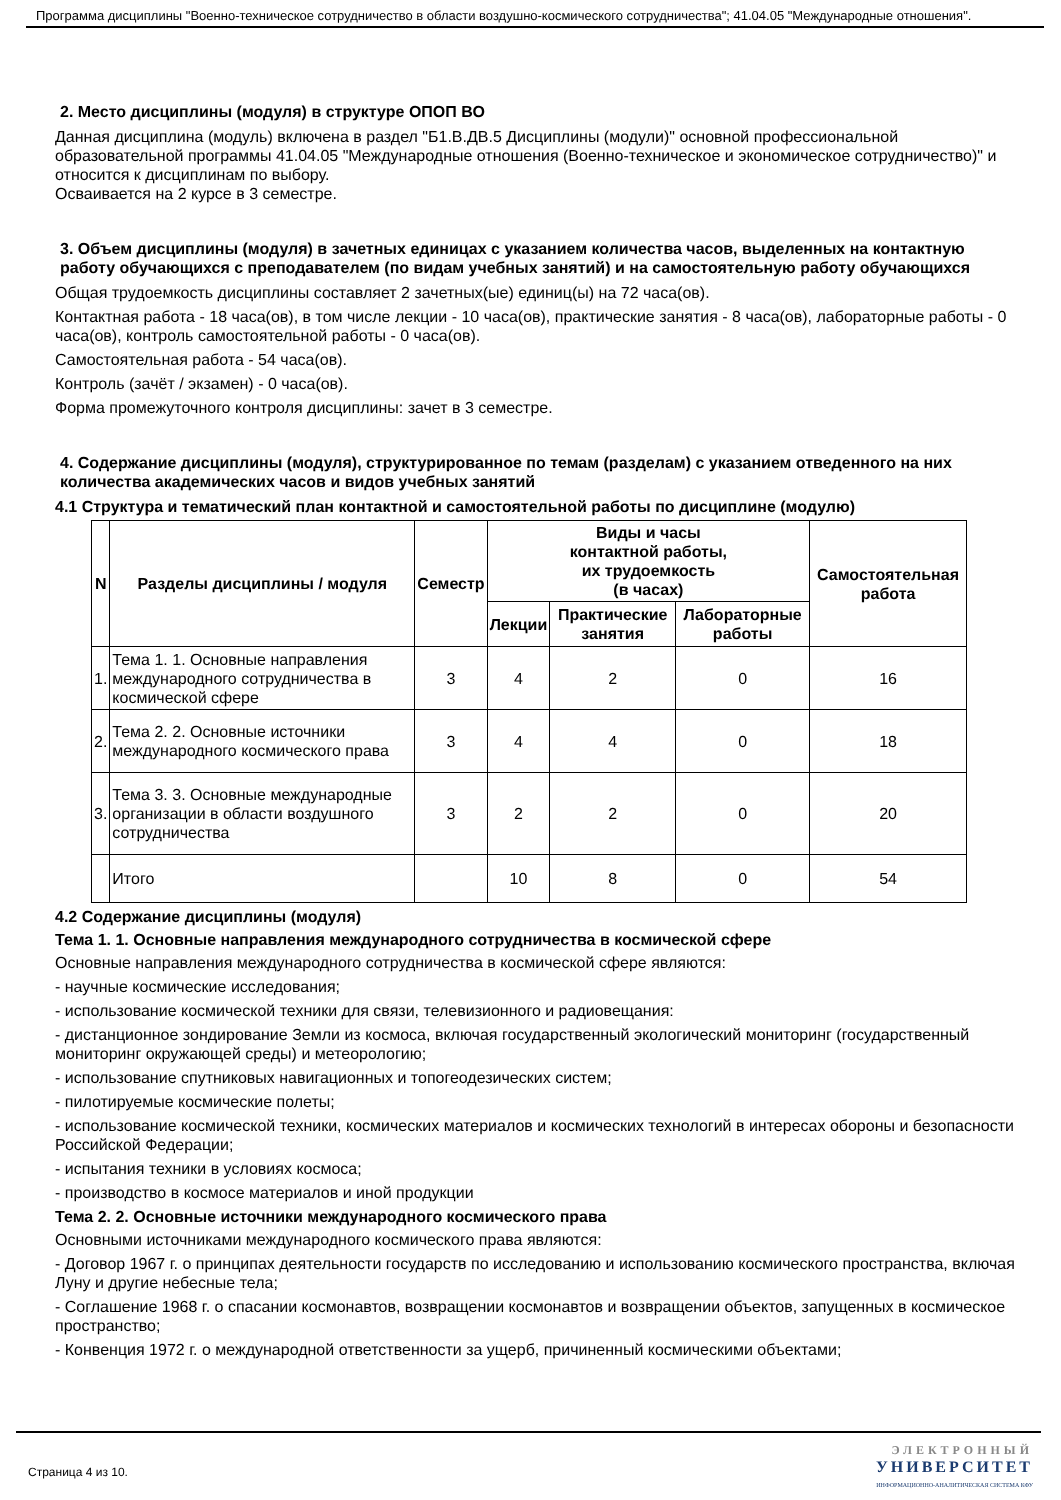Программа дисциплины "Военно-техническое сотрудничество в области воздушно-космического сотрудничества"; 41.04.05 "Международные отношения".
2. Место дисциплины (модуля) в структуре ОПОП ВО
Данная дисциплина (модуль) включена в раздел "Б1.В.ДВ.5 Дисциплины (модули)" основной профессиональной образовательной программы 41.04.05 "Международные отношения (Военно-техническое и экономическое сотрудничество)" и относится к дисциплинам по выбору.
Осваивается на 2 курсе в 3 семестре.
3. Объем дисциплины (модуля) в зачетных единицах с указанием количества часов, выделенных на контактную работу обучающихся с преподавателем (по видам учебных занятий) и на самостоятельную работу обучающихся
Общая трудоемкость дисциплины составляет 2 зачетных(ые) единиц(ы) на 72 часа(ов).
Контактная работа - 18 часа(ов), в том числе лекции - 10 часа(ов), практические занятия - 8 часа(ов), лабораторные работы - 0 часа(ов), контроль самостоятельной работы - 0 часа(ов).
Самостоятельная работа - 54 часа(ов).
Контроль (зачёт / экзамен) - 0 часа(ов).
Форма промежуточного контроля дисциплины: зачет в 3 семестре.
4. Содержание дисциплины (модуля), структурированное по темам (разделам) с указанием отведенного на них количества академических часов и видов учебных занятий
4.1 Структура и тематический план контактной и самостоятельной работы по дисциплине (модулю)
| N | Разделы дисциплины / модуля | Семестр | Виды и часы контактной работы, их трудоемкость (в часах) | | | Самостоятельная работа |
| --- | --- | --- | --- | --- | --- | --- |
| | | | Лекции | Практические занятия | Лабораторные работы | |
| 1. | Тема 1. 1. Основные направления международного сотрудничества в космической сфере | 3 | 4 | 2 | 0 | 16 |
| 2. | Тема 2. 2. Основные источники международного космического права | 3 | 4 | 4 | 0 | 18 |
| 3. | Тема 3. 3. Основные международные организации в области воздушного сотрудничества | 3 | 2 | 2 | 0 | 20 |
| | Итого | | 10 | 8 | 0 | 54 |
4.2 Содержание дисциплины (модуля)
Тема 1. 1. Основные направления международного сотрудничества в космической сфере
Основные направления международного сотрудничества в космической сфере являются:
- научные космические исследования;
- использование космической техники для связи, телевизионного и радиовещания:
- дистанционное зондирование Земли из космоса, включая государственный экологический мониторинг (государственный мониторинг окружающей среды) и метеорологию;
- использование спутниковых навигационных и топогеодезических систем;
- пилотируемые космические полеты;
- использование космической техники, космических материалов и космических технологий в интересах обороны и безопасности Российской Федерации;
- испытания техники в условиях космоса;
- производство в космосе материалов и иной продукции
Тема 2. 2. Основные источники международного космического права
Основными источниками международного космического права являются:
- Договор 1967 г. о принципах деятельности государств по исследованию и использованию космического пространства, включая Луну и другие небесные тела;
- Соглашение 1968 г. о спасании космонавтов, возвращении космонавтов и возвращении объектов, запущенных в космическое пространство;
- Конвенция 1972 г. о международной ответственности за ущерб, причиненный космическими объектами;
Страница 4 из 10. ЭЛЕКТРОННЫЙ
УНИВЕРСИТЕТ
ИНФОРМАЦИОННО-АНАЛИТИЧЕСКАЯ СИСТЕМА КФУ